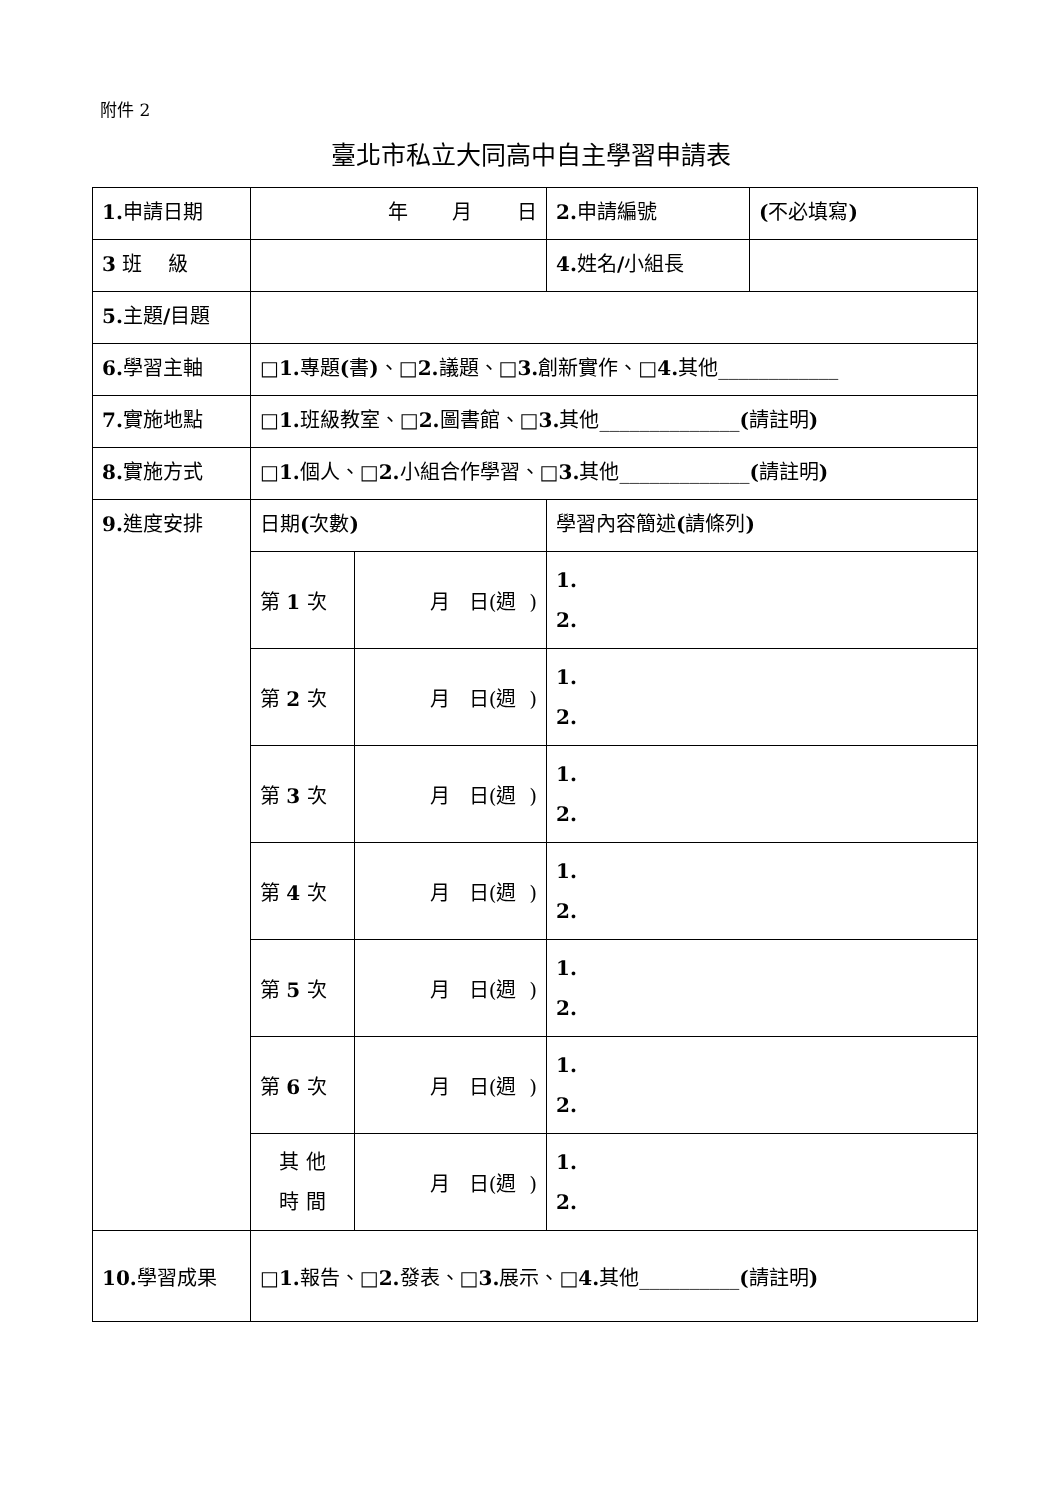附件 2
臺北市私立大同高中自主學習申請表
| 1. 申請日期 | 年 月 日 | | 2. 申請編號 | ( 不必填寫 ) |
| 3 班 級 | | | 4. 姓名 / 小組長 | |
| 5. 主題 / 目題 | | | | |
| 6. 學習主軸 | □ 1. 專題 ( 書 ) 、□ 2. 議題、□ 3. 創新實作、□ 4. 其他____________ | | | |
| 7. 實施地點 | □ 1. 班級教室、□ 2. 圖書館、□ 3. 其他______________ ( 請註明 ) | | | |
| 8. 實施方式 | □ 1. 個人、□ 2. 小組合作學習、□ 3. 其他_____________ ( 請註明 ) | | | |
| 9. 進度安排 | 日期 ( 次數 ) | | 學習內容簡述 ( 請條列 ) | |
| | 第 1 次 | 月 日(週 ) | 1. 2. | |
| | 第 2 次 | 月 日(週 ) | 1. 2. | |
| | 第 3 次 | 月 日(週 ) | 1. 2. | |
| | 第 4 次 | 月 日(週 ) | 1. 2. | |
| | 第 5 次 | 月 日(週 ) | 1. 2. | |
| | 第 6 次 | 月 日(週 ) | 1. 2. | |
| | 其 他 時 間 | 月 日(週 ) | 1. 2. | |
| 10. 學習成果 | □ 1. 報告、□ 2. 發表、□ 3. 展示、□ 4. 其他__________ ( 請註明 ) | | | |